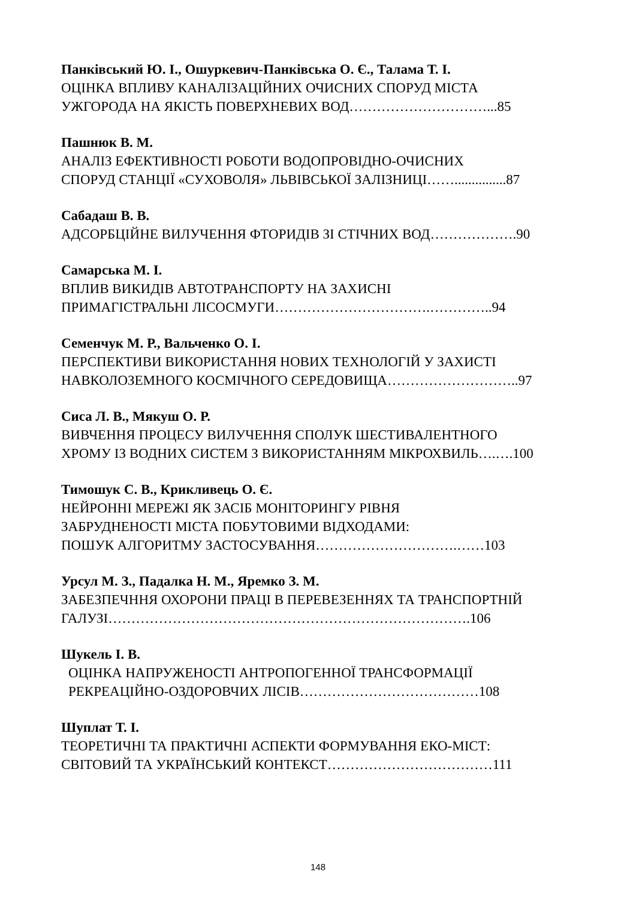Панківський Ю. І., Ошуркевич-Панківська О. Є., Талама Т. І.
ОЦІНКА ВПЛИВУ КАНАЛІЗАЦІЙНИХ ОЧИСНИХ СПОРУД МІСТА
УЖГОРОДА НА ЯКІСТЬ ПОВЕРХНЕВИХ ВОД…………………………...85
Пашнюк В. М.
АНАЛІЗ ЕФЕКТИВНОСТІ РОБОТИ ВОДОПРОВІДНО-ОЧИСНИХ
СПОРУД СТАНЦІЇ «СУХОВОЛЯ» ЛЬВІВСЬКОЇ ЗАЛІЗНИЦІ……...............87
Сабадаш В. В.
АДСОРБЦІЙНЕ ВИЛУЧЕННЯ ФТОРИДІВ ЗІ СТІЧНИХ ВОД……………….90
Самарська М. І.
ВПЛИВ ВИКИДІВ АВТОТРАНСПОРТУ НА ЗАХИСНІ
ПРИМАГІСТРАЛЬНІ ЛІСОСМУГИ…………………………….…………..94
Семенчук М. Р., Вальченко О. І.
ПЕРСПЕКТИВИ ВИКОРИСТАННЯ НОВИХ ТЕХНОЛОГІЙ У ЗАХИСТІ
НАВКОЛОЗЕМНОГО КОСМІЧНОГО СЕРЕДОВИЩА………………………..97
Сиса Л. В., Мякуш О. Р.
ВИВЧЕННЯ ПРОЦЕСУ ВИЛУЧЕННЯ СПОЛУК ШЕСТИВАЛЕНТНОГО
ХРОМУ ІЗ ВОДНИХ СИСТЕМ З ВИКОРИСТАННЯМ МІКРОХВИЛЬ….….100
Тимошук С. В., Крикливець О. Є.
НЕЙРОННІ МЕРЕЖІ ЯК ЗАСІБ МОНІТОРИНГУ РІВНЯ
ЗАБРУДНЕНОСТІ МІСТА ПОБУТОВИМИ ВІДХОДАМИ:
ПОШУК АЛГОРИТМУ ЗАСТОСУВАННЯ………………………….……103
Урсул М. З., Падалка Н. М., Яремко З. М.
ЗАБЕЗПЕЧННЯ ОХОРОНИ ПРАЦІ В ПЕРЕВЕЗЕННЯХ ТА ТРАНСПОРТНІЙ
ГАЛУЗІ…………………………………………………………………….106
Шукель І. В.
ОЦІНКА НАПРУЖЕНОСТІ АНТРОПОГЕННОЇ ТРАНСФОРМАЦІЇ
РЕКРЕАЦІЙНО-ОЗДОРОВЧИХ ЛІСІВ…………………………………108
Шуплат Т. І.
ТЕОРЕТИЧНІ ТА ПРАКТИЧНІ АСПЕКТИ ФОРМУВАННЯ ЕКО-МІСТ:
СВІТОВИЙ ТА УКРАЇНСЬКИЙ КОНТЕКСТ………………………………111
148